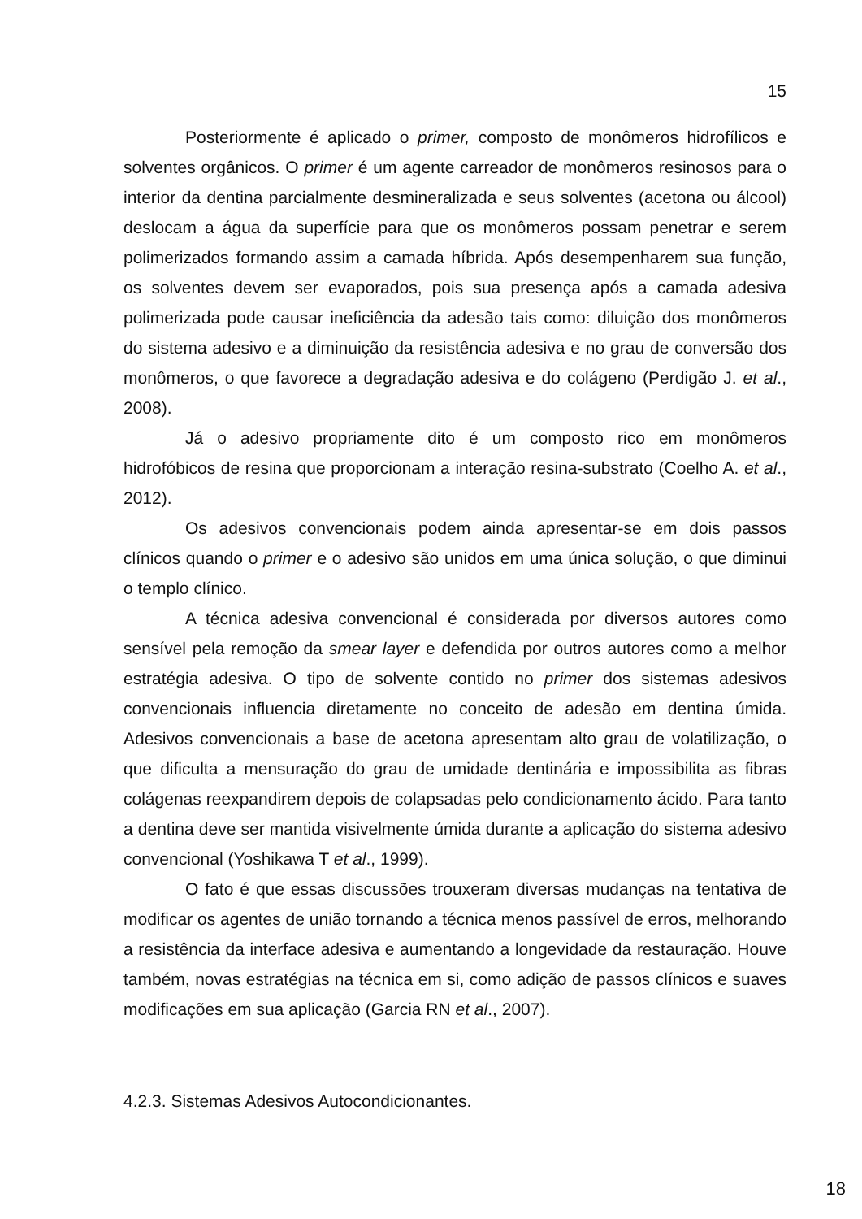15
Posteriormente é aplicado o primer, composto de monômeros hidrofílicos e solventes orgânicos. O primer é um agente carreador de monômeros resinosos para o interior da dentina parcialmente desmineralizada e seus solventes (acetona ou álcool) deslocam a água da superfície para que os monômeros possam penetrar e serem polimerizados formando assim a camada híbrida. Após desempenharem sua função, os solventes devem ser evaporados, pois sua presença após a camada adesiva polimerizada pode causar ineficiência da adesão tais como: diluição dos monômeros do sistema adesivo e a diminuição da resistência adesiva e no grau de conversão dos monômeros, o que favorece a degradação adesiva e do colágeno (Perdigão J. et al., 2008).
Já o adesivo propriamente dito é um composto rico em monômeros hidrofóbicos de resina que proporcionam a interação resina-substrato (Coelho A. et al., 2012).
Os adesivos convencionais podem ainda apresentar-se em dois passos clínicos quando o primer e o adesivo são unidos em uma única solução, o que diminui o templo clínico.
A técnica adesiva convencional é considerada por diversos autores como sensível pela remoção da smear layer e defendida por outros autores como a melhor estratégia adesiva. O tipo de solvente contido no primer dos sistemas adesivos convencionais influencia diretamente no conceito de adesão em dentina úmida. Adesivos convencionais a base de acetona apresentam alto grau de volatilização, o que dificulta a mensuração do grau de umidade dentinária e impossibilita as fibras colágenas reexpandirem depois de colapsadas pelo condicionamento ácido. Para tanto a dentina deve ser mantida visivelmente úmida durante a aplicação do sistema adesivo convencional (Yoshikawa T et al., 1999).
O fato é que essas discussões trouxeram diversas mudanças na tentativa de modificar os agentes de união tornando a técnica menos passível de erros, melhorando a resistência da interface adesiva e aumentando a longevidade da restauração. Houve também, novas estratégias na técnica em si, como adição de passos clínicos e suaves modificações em sua aplicação (Garcia RN et al., 2007).
4.2.3. Sistemas Adesivos Autocondicionantes.
18